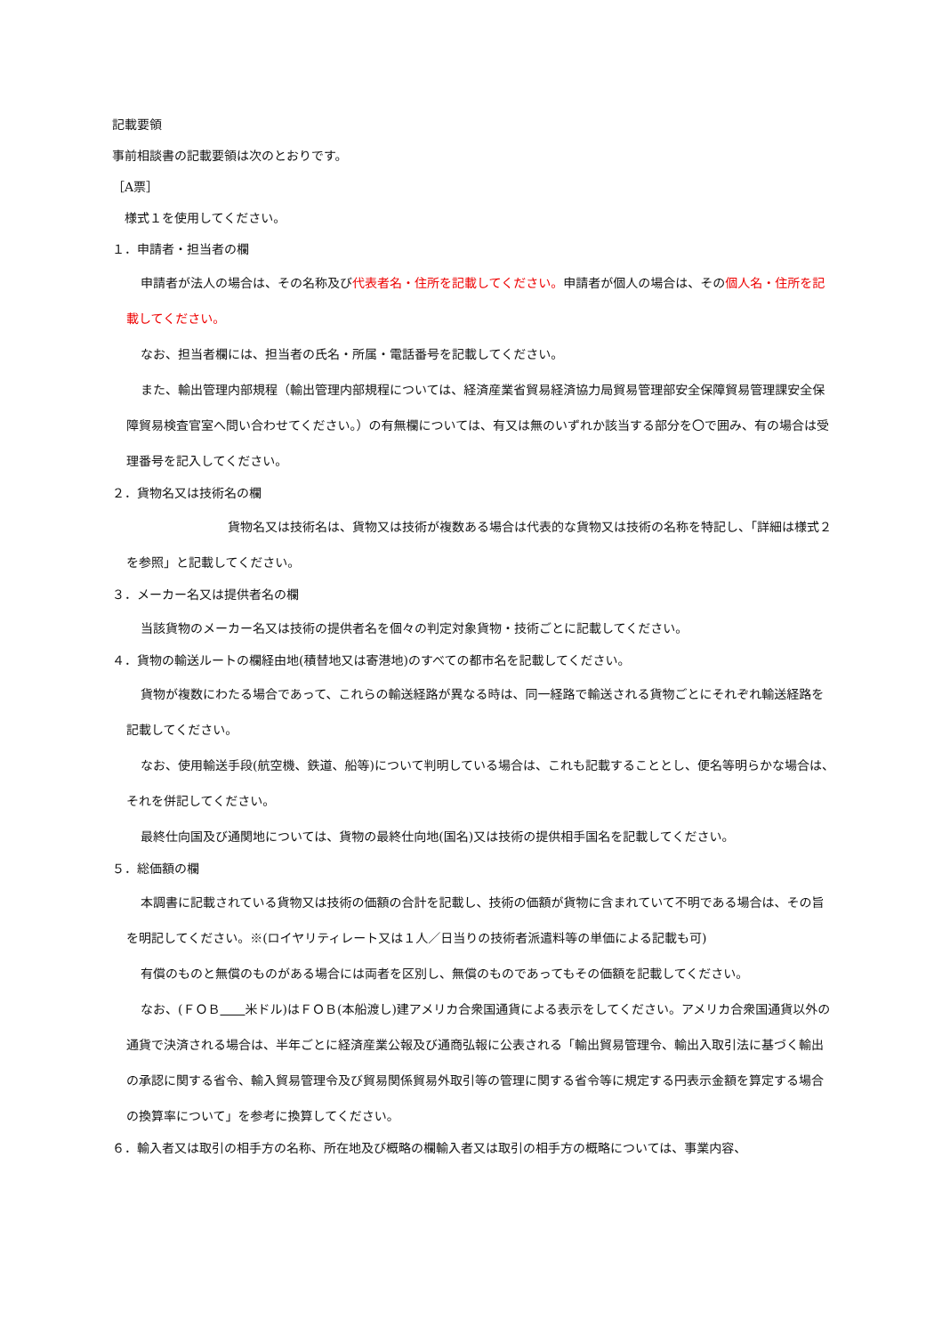記載要領
事前相談書の記載要領は次のとおりです。
［A票］
　様式１を使用してください。
１．申請者・担当者の欄
申請者が法人の場合は、その名称及び代表者名・住所を記載してください。申請者が個人の場合は、その個人名・住所を記載してください。
なお、担当者欄には、担当者の氏名・所属・電話番号を記載してください。
また、輸出管理内部規程（輸出管理内部規程については、経済産業省貿易経済協力局貿易管理部安全保障貿易管理課安全保障貿易検査官室へ問い合わせてください。）の有無欄については、有又は無のいずれか該当する部分を〇で囲み、有の場合は受理番号を記入してください。
２．貨物名又は技術名の欄
貨物名又は技術名は、貨物又は技術が複数ある場合は代表的な貨物又は技術の名称を特記し、「詳細は様式２を参照」と記載してください。
３．メーカー名又は提供者名の欄
当該貨物のメーカー名又は技術の提供者名を個々の判定対象貨物・技術ごとに記載してください。
４．貨物の輸送ルートの欄経由地(積替地又は寄港地)のすべての都市名を記載してください。
貨物が複数にわたる場合であって、これらの輸送経路が異なる時は、同一経路で輸送される貨物ごとにそれぞれ輸送経路を記載してください。
なお、使用輸送手段(航空機、鉄道、船等)について判明している場合は、これも記載することとし、便名等明らかな場合は、それを併記してください。
最終仕向国及び通関地については、貨物の最終仕向地(国名)又は技術の提供相手国名を記載してください。
５．総価額の欄
本調書に記載されている貨物又は技術の価額の合計を記載し、技術の価額が貨物に含まれていて不明である場合は、その旨を明記してください。※(ロイヤリティレート又は１人／日当りの技術者派遣料等の単価による記載も可)
有償のものと無償のものがある場合には両者を区別し、無償のものであってもその価額を記載してください。
なお、(ＦＯＢ　　 米ドル)はＦＯＢ(本船渡し)建アメリカ合衆国通貨による表示をしてください。アメリカ合衆国通貨以外の通貨で決済される場合は、半年ごとに経済産業公報及び通商弘報に公表される「輸出貿易管理令、輸出入取引法に基づく輸出の承認に関する省令、輸入貿易管理令及び貿易関係貿易外取引等の管理に関する省令等に規定する円表示金額を算定する場合の換算率について」を参考に換算してください。
６．輸入者又は取引の相手方の名称、所在地及び概略の欄輸入者又は取引の相手方の概略については、事業内容、